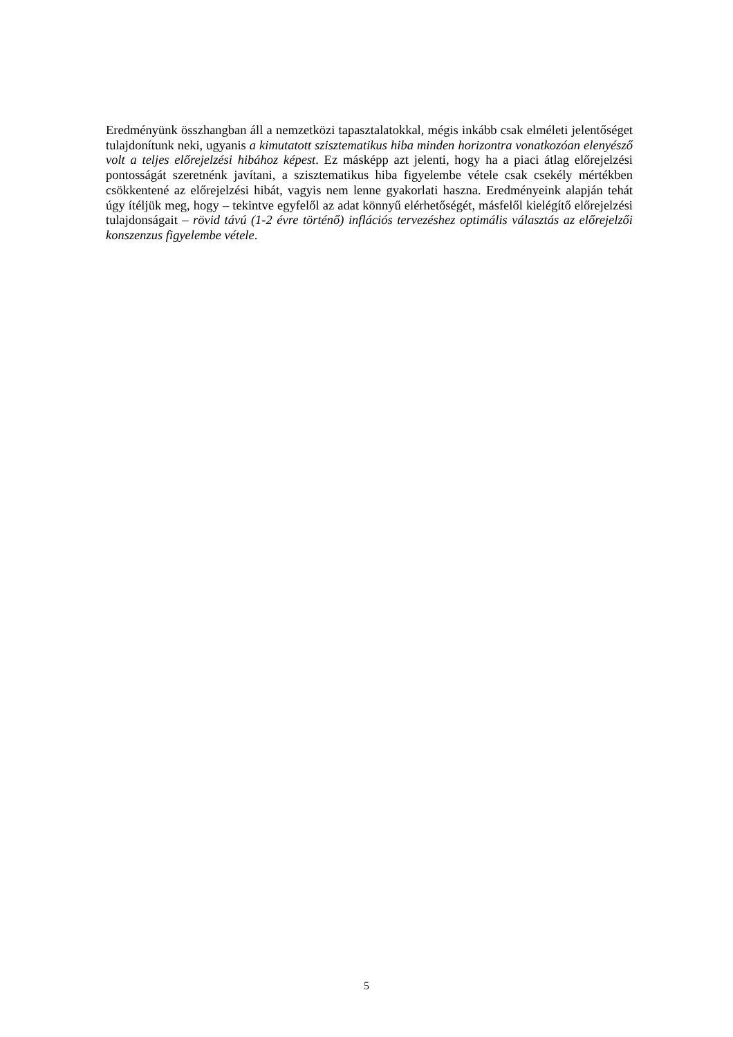Eredményünk összhangban áll a nemzetközi tapasztalatokkal, mégis inkább csak elméleti jelentőséget tulajdonítunk neki, ugyanis a kimutatott szisztematikus hiba minden horizontra vonatkozóan elenyésző volt a teljes előrejelzési hibához képest. Ez másképp azt jelenti, hogy ha a piaci átlag előrejelzési pontosságát szeretnénk javítani, a szisztematikus hiba figyelembe vétele csak csekély mértékben csökkentené az előrejelzési hibát, vagyis nem lenne gyakorlati haszna. Eredményeink alapján tehát úgy ítéljük meg, hogy – tekintve egyfelől az adat könnyű elérhetőségét, másfelől kielégítő előrejelzési tulajdonságait – rövid távú (1-2 évre történő) inflációs tervezéshez optimális választás az előrejelzői konszenzus figyelembe vétele.
5